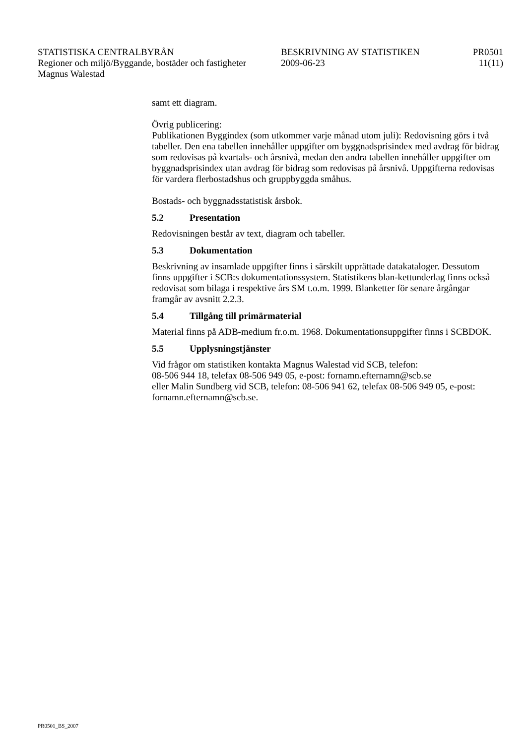STATISTISKA CENTRALBYRÅN BESKRIVNING AV STATISTIKEN PR0501
Regioner och miljö/Byggande, bostäder och fastigheter
2009-06-23 11(11)
Magnus Walestad
samt ett diagram.
Övrig publicering:
Publikationen Byggindex (som utkommer varje månad utom juli): Redovisning görs i två tabeller. Den ena tabellen innehåller uppgifter om byggnadsprisindex med avdrag för bidrag som redovisas på kvartals- och årsnivå, medan den andra tabellen innehåller uppgifter om byggnadsprisindex utan avdrag för bidrag som redovisas på årsnivå. Uppgifterna redovisas för vardera flerbostadshus och gruppbyggda småhus.
Bostads- och byggnadsstatistisk årsbok.
5.2 Presentation
Redovisningen består av text, diagram och tabeller.
5.3 Dokumentation
Beskrivning av insamlade uppgifter finns i särskilt upprättade datakataloger. Dessutom finns uppgifter i SCB:s dokumentationssystem. Statistikens blan-kettunderlag finns också redovisat som bilaga i respektive års SM t.o.m. 1999. Blanketter för senare årgångar framgår av avsnitt 2.2.3.
5.4 Tillgång till primärmaterial
Material finns på ADB-medium fr.o.m. 1968. Dokumentationsuppgifter finns i SCBDOK.
5.5 Upplysningstjänster
Vid frågor om statistiken kontakta Magnus Walestad vid SCB, telefon:
08-506 944 18, telefax 08-506 949 05, e-post: fornamn.efternamn@scb.se
eller Malin Sundberg vid SCB, telefon: 08-506 941 62, telefax 08-506 949 05, e-post: fornamn.efternamn@scb.se.
PR0501_BS_2007